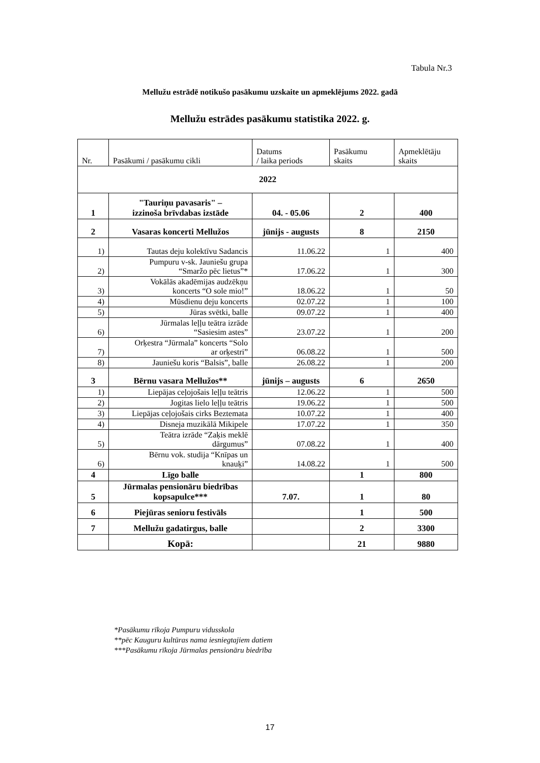Tabula Nr.3
Mellužu estrādē notikušo pasākumu uzskaite un apmeklējums 2022. gadā
Mellužu estrādes pasākumu statistika 2022. g.
| Nr. | Pasākumi / pasākumu cikli | Datums / laika periods | Pasākumu skaits | Apmeklētāju skaits |
| --- | --- | --- | --- | --- |
| 2022 | | | | |
| 1 | "Tauriņu pavasaris" – izzinoša brīvdabas izstāde | 04. - 05.06 | 2 | 400 |
| 2 | Vasaras koncerti Mellužos | jūnijs - augusts | 8 | 2150 |
| 1) | Tautas deju kolektīvu Sadancis | 11.06.22 | 1 | 400 |
| 2) | Pumpuru v-sk. Jauniešu grupa “Smaržo pēc lietus”* | 17.06.22 | 1 | 300 |
| 3) | Vokālās akadēmijas audzēkņu koncerts “O sole mio!” | 18.06.22 | 1 | 50 |
| 4) | Mūsdienu deju koncerts | 02.07.22 | 1 | 100 |
| 5) | Jūras svētki, balle | 09.07.22 | 1 | 400 |
| 6) | Jūrmalas leļļu teātra izrāde “Sasiesim astes” | 23.07.22 | 1 | 200 |
| 7) | Orķestra “Jūrmala” koncerts “Solo ar orķestri” | 06.08.22 | 1 | 500 |
| 8) | Jauniešu koris “Balsis”, balle | 26.08.22 | 1 | 200 |
| 3 | Bērnu vasara Mellužos** | jūnijs – augusts | 6 | 2650 |
| 1) | Liepājas ceļojošais leļļu teātris | 12.06.22 | 1 | 500 |
| 2) | Jogitas lielo leļļu teātris | 19.06.22 | 1 | 500 |
| 3) | Liepājas ceļojošais cirks Beztemata | 10.07.22 | 1 | 400 |
| 4) | Disneja muzikālā Mikipele | 17.07.22 | 1 | 350 |
| 5) | Teātra izrāde “Zaķis meklē dārgumus” | 07.08.22 | 1 | 400 |
| 6) | Bērnu vok. studija “Knīpas un knauķi” | 14.08.22 | 1 | 500 |
| 4 | Līgo balle | | 1 | 800 |
| 5 | Jūrmalas pensionāru biedrības kopsapulce*** | 7.07. | 1 | 80 |
| 6 | Piejūras senioru festivāls | | 1 | 500 |
| 7 | Mellužu gadatirgus, balle | | 2 | 3300 |
| | Kopā: | | 21 | 9880 |
*Pasākumu rīkoja Pumpuru vidusskola
**pēc Kauguru kultūras nama iesniegtajiem datiem
***Pasākumu rīkoja Jūrmalas pensionāru biedrība
17